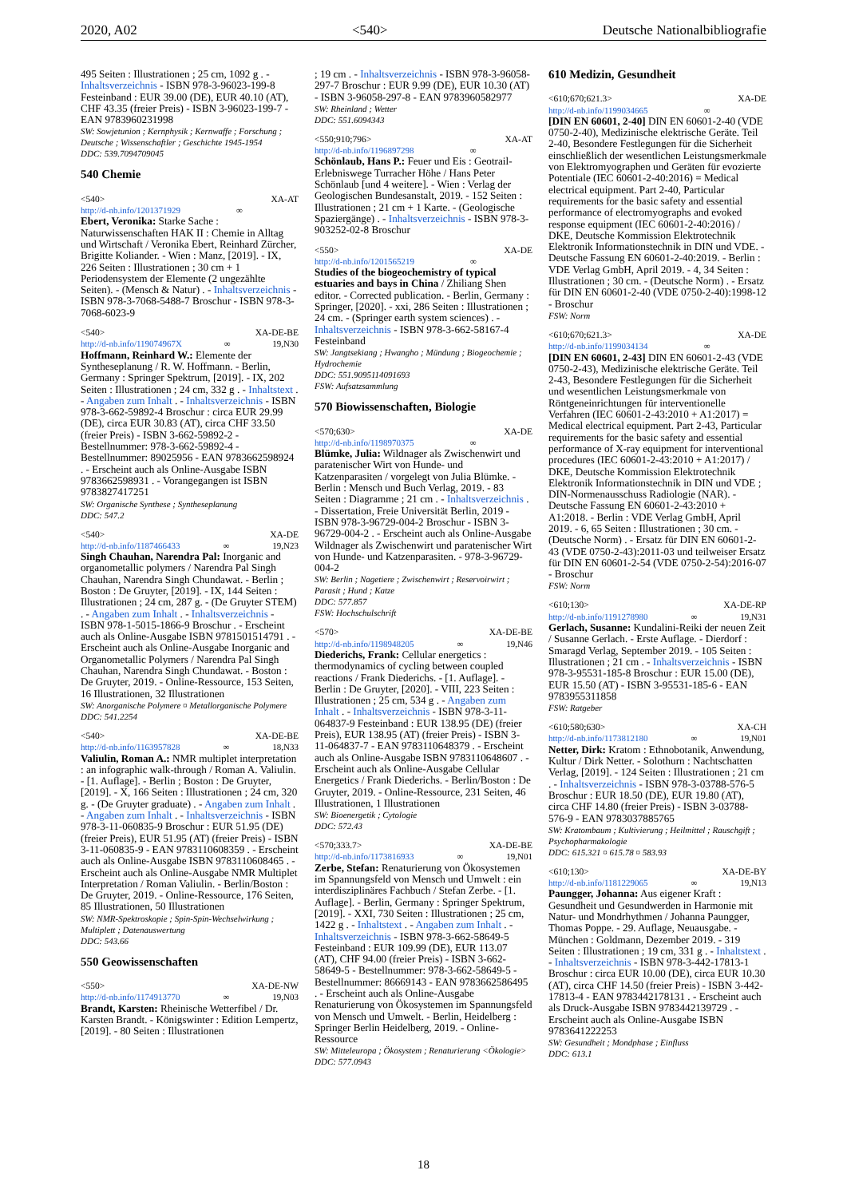2020, A02 <540> Deutsche Nationalbibliografie
495 Seiten : Illustrationen ; 25 cm, 1092 g . - Inhaltsverzeichnis - ISBN 978-3-96023-199-8 Festeinband : EUR 39.00 (DE), EUR 40.10 (AT), CHF 43.35 (freier Preis) - ISBN 3-96023-199-7 - EAN 9783960231998
SW: Sowjetunion ; Kernphysik ; Kernwaffe ; Forschung ; Deutsche ; Wissenschaftler ; Geschichte 1945-1954
DDC: 539.7094709045
540 Chemie
<540> XA-AT
http://d-nb.info/1201371929 ∞
Ebert, Veronika: Starke Sache : Naturwissenschaften HAK II : Chemie in Alltag und Wirtschaft / Veronika Ebert, Reinhard Zürcher, Brigitte Koliander. - Wien : Manz, [2019]. - IX, 226 Seiten : Illustrationen ; 30 cm + 1 Periodensystem der Elemente (2 ungezählte Seiten). - (Mensch & Natur) . - Inhaltsverzeichnis - ISBN 978-3-7068-5488-7 Broschur - ISBN 978-3-7068-6023-9
<540> XA-DE-BE
http://d-nb.info/119074967X ∞ 19,N30
Hoffmann, Reinhard W.: Elemente der Syntheseplanung / R. W. Hoffmann. - Berlin, Germany : Springer Spektrum, [2019]. - IX, 202 Seiten : Illustrationen ; 24 cm, 332 g . - Inhaltstext . - Angaben zum Inhalt . - Inhaltsverzeichnis - ISBN 978-3-662-59892-4 Broschur : circa EUR 29.99 (DE), circa EUR 30.83 (AT), circa CHF 33.50 (freier Preis) - ISBN 3-662-59892-2 - Bestellnummer: 978-3-662-59892-4 - Bestellnummer: 89025956 - EAN 9783662598924 . - Erscheint auch als Online-Ausgabe ISBN 9783662598931 . - Vorangegangen ist ISBN 9783827417251
SW: Organische Synthese ; Syntheseplanung
DDC: 547.2
<540> XA-DE
http://d-nb.info/1187466433 ∞ 19,N23
Singh Chauhan, Narendra Pal: Inorganic and organometallic polymers / Narendra Pal Singh Chauhan, Narendra Singh Chundawat. - Berlin ; Boston : De Gruyter, [2019]. - IX, 144 Seiten : Illustrationen ; 24 cm, 287 g. - (De Gruyter STEM) . - Angaben zum Inhalt . - Inhaltsverzeichnis - ISBN 978-1-5015-1866-9 Broschur . - Erscheint auch als Online-Ausgabe ISBN 9781501514791 . - Erscheint auch als Online-Ausgabe Inorganic and Organometallic Polymers / Narendra Pal Singh Chauhan, Narendra Singh Chundawat. - Boston : De Gruyter, 2019. - Online-Ressource, 153 Seiten, 16 Illustrationen, 32 Illustrationen
SW: Anorganische Polymere ¤ Metallorganische Polymere
DDC: 541.2254
<540> XA-DE-BE
http://d-nb.info/1163957828 ∞ 18,N33
Valiulin, Roman A.: NMR multiplet interpretation : an infographic walk-through / Roman A. Valiulin. - [1. Auflage]. - Berlin ; Boston : De Gruyter, [2019]. - X, 166 Seiten : Illustrationen ; 24 cm, 320 g. - (De Gruyter graduate) . - Angaben zum Inhalt . - Angaben zum Inhalt . - Inhaltsverzeichnis - ISBN 978-3-11-060835-9 Broschur : EUR 51.95 (DE) (freier Preis), EUR 51.95 (AT) (freier Preis) - ISBN 3-11-060835-9 - EAN 9783110608359 . - Erscheint auch als Online-Ausgabe ISBN 9783110608465 . - Erscheint auch als Online-Ausgabe NMR Multiplet Interpretation / Roman Valiulin. - Berlin/Boston : De Gruyter, 2019. - Online-Ressource, 176 Seiten, 85 Illustrationen, 50 Illustrationen
SW: NMR-Spektroskopie ; Spin-Spin-Wechselwirkung ; Multiplett ; Datenauswertung
DDC: 543.66
550 Geowissenschaften
<550> XA-DE-NW
http://d-nb.info/1174913770 ∞ 19,N03
Brandt, Karsten: Rheinische Wetterfibel / Dr. Karsten Brandt. - Königswinter : Edition Lempertz, [2019]. - 80 Seiten : Illustrationen
; 19 cm . - Inhaltsverzeichnis - ISBN 978-3-96058-297-7 Broschur : EUR 9.99 (DE), EUR 10.30 (AT) - ISBN 3-96058-297-8 - EAN 9783960582977
SW: Rheinland ; Wetter
DDC: 551.6094343
<550;910;796> XA-AT
http://d-nb.info/1196897298 ∞
Schönlaub, Hans P.: Feuer und Eis : Geotrail-Erlebniswege Turracher Höhe / Hans Peter Schönlaub [und 4 weitere]. - Wien : Verlag der Geologischen Bundesanstalt, 2019. - 152 Seiten : Illustrationen ; 21 cm + 1 Karte. - (Geologische Spaziergänge) . - Inhaltsverzeichnis - ISBN 978-3-903252-02-8 Broschur
<550> XA-DE
http://d-nb.info/1201565219 ∞
Studies of the biogeochemistry of typical estuaries and bays in China / Zhiliang Shen editor. - Corrected publication. - Berlin, Germany : Springer, [2020]. - xxi, 286 Seiten : Illustrationen ; 24 cm. - (Springer earth system sciences) . - Inhaltsverzeichnis - ISBN 978-3-662-58167-4 Festeinband
SW: Jangtsekiang ; Hwangho ; Mündung ; Biogeochemie ; Hydrochemie
DDC: 551.9095114091693
FSW: Aufsatzsammlung
570 Biowissenschaften, Biologie
<570;630> XA-DE
http://d-nb.info/1198970375 ∞
Blümke, Julia: Wildnager als Zwischenwirt und paratenischer Wirt von Hunde- und Katzenparasiten / vorgelegt von Julia Blümke. - Berlin : Mensch und Buch Verlag, 2019. - 83 Seiten : Diagramme ; 21 cm . - Inhaltsverzeichnis . - Dissertation, Freie Universität Berlin, 2019 - ISBN 978-3-96729-004-2 Broschur - ISBN 3-96729-004-2 . - Erscheint auch als Online-Ausgabe Wildnager als Zwischenwirt und paratenischer Wirt von Hunde- und Katzenparasiten. - 978-3-96729-004-2
SW: Berlin ; Nagetiere ; Zwischenwirt ; Reservoirwirt ; Parasit ; Hund ; Katze
DDC: 577.857
FSW: Hochschulschrift
<570> XA-DE-BE
http://d-nb.info/1198948205 ∞ 19,N46
Diederichs, Frank: Cellular energetics : thermodynamics of cycling between coupled reactions / Frank Diederichs. - [1. Auflage]. - Berlin : De Gruyter, [2020]. - VIII, 223 Seiten : Illustrationen ; 25 cm, 534 g . - Angaben zum Inhalt . - Inhaltsverzeichnis - ISBN 978-3-11-064837-9 Festeinband : EUR 138.95 (DE) (freier Preis), EUR 138.95 (AT) (freier Preis) - ISBN 3-11-064837-7 - EAN 9783110648379 . - Erscheint auch als Online-Ausgabe ISBN 9783110648607 . - Erscheint auch als Online-Ausgabe Cellular Energetics / Frank Diederichs. - Berlin/Boston : De Gruyter, 2019. - Online-Ressource, 231 Seiten, 46 Illustrationen, 1 Illustrationen
SW: Bioenergetik ; Cytologie
DDC: 572.43
<570;333.7> XA-DE-BE
http://d-nb.info/1173816933 ∞ 19,N01
Zerbe, Stefan: Renaturierung von Ökosystemen im Spannungsfeld von Mensch und Umwelt : ein interdisziplinäres Fachbuch / Stefan Zerbe. - [1. Auflage]. - Berlin, Germany : Springer Spektrum, [2019]. - XXI, 730 Seiten : Illustrationen ; 25 cm, 1422 g . - Inhaltstext . - Angaben zum Inhalt . - Inhaltsverzeichnis - ISBN 978-3-662-58649-5 Festeinband : EUR 109.99 (DE), EUR 113.07 (AT), CHF 94.00 (freier Preis) - ISBN 3-662-58649-5 - Bestellnummer: 978-3-662-58649-5 - Bestellnummer: 86669143 - EAN 9783662586495 . - Erscheint auch als Online-Ausgabe Renaturierung von Ökosystemen im Spannungsfeld von Mensch und Umwelt. - Berlin, Heidelberg : Springer Berlin Heidelberg, 2019. - Online-Ressource
SW: Mitteleuropa ; Ökosystem ; Renaturierung <Ökologie>
DDC: 577.0943
610 Medizin, Gesundheit
<610;670;621.3> XA-DE
http://d-nb.info/1199034665 ∞
[DIN EN 60601, 2-40] DIN EN 60601-2-40 (VDE 0750-2-40), Medizinische elektrische Geräte. Teil 2-40, Besondere Festlegungen für die Sicherheit einschließlich der wesentlichen Leistungsmerkmale von Elektromyographen und Geräten für evozierte Potentiale (IEC 60601-2-40:2016) = Medical electrical equipment. Part 2-40, Particular requirements for the basic safety and essential performance of electromyographs and evoked response equipment (IEC 60601-2-40:2016) / DKE, Deutsche Kommission Elektrotechnik Elektronik Informationstechnik in DIN und VDE. - Deutsche Fassung EN 60601-2-40:2019. - Berlin : VDE Verlag GmbH, April 2019. - 4, 34 Seiten : Illustrationen ; 30 cm. - (Deutsche Norm) . - Ersatz für DIN EN 60601-2-40 (VDE 0750-2-40):1998-12 - Broschur
FSW: Norm
<610;670;621.3> XA-DE
http://d-nb.info/1199034134 ∞
[DIN EN 60601, 2-43] DIN EN 60601-2-43 (VDE 0750-2-43), Medizinische elektrische Geräte. Teil 2-43, Besondere Festlegungen für die Sicherheit und wesentlichen Leistungsmerkmale von Röntgeneinrichtungen für interventionelle Verfahren (IEC 60601-2-43:2010 + A1:2017) = Medical electrical equipment. Part 2-43, Particular requirements for the basic safety and essential performance of X-ray equipment for interventional procedures (IEC 60601-2-43:2010 + A1:2017) / DKE, Deutsche Kommission Elektrotechnik Elektronik Informationstechnik in DIN und VDE ; DIN-Normenausschuss Radiologie (NAR). - Deutsche Fassung EN 60601-2-43:2010 + A1:2018. - Berlin : VDE Verlag GmbH, April 2019. - 6, 65 Seiten : Illustrationen ; 30 cm. - (Deutsche Norm) . - Ersatz für DIN EN 60601-2-43 (VDE 0750-2-43):2011-03 und teilweiser Ersatz für DIN EN 60601-2-54 (VDE 0750-2-54):2016-07 - Broschur
FSW: Norm
<610;130> XA-DE-RP
http://d-nb.info/1191278980 ∞ 19,N31
Gerlach, Susanne: Kundalini-Reiki der neuen Zeit / Susanne Gerlach. - Erste Auflage. - Dierdorf : Smaragd Verlag, September 2019. - 105 Seiten : Illustrationen ; 21 cm . - Inhaltsverzeichnis - ISBN 978-3-95531-185-8 Broschur : EUR 15.00 (DE), EUR 15.50 (AT) - ISBN 3-95531-185-6 - EAN 9783955311858
FSW: Ratgeber
<610;580;630> XA-CH
http://d-nb.info/1173812180 ∞ 19,N01
Netter, Dirk: Kratom : Ethnobotanik, Anwendung, Kultur / Dirk Netter. - Solothurn : Nachtschatten Verlag, [2019]. - 124 Seiten : Illustrationen ; 21 cm . - Inhaltsverzeichnis - ISBN 978-3-03788-576-5 Broschur : EUR 18.50 (DE), EUR 19.80 (AT), circa CHF 14.80 (freier Preis) - ISBN 3-03788-576-9 - EAN 9783037885765
SW: Kratombaum ; Kultivierung ; Heilmittel ; Rauschgift ; Psychopharmakologie
DDC: 615.321 ¤ 615.78 ¤ 583.93
<610;130> XA-DE-BY
http://d-nb.info/1181229065 ∞ 19,N13
Paungger, Johanna: Aus eigener Kraft : Gesundheit und Gesundwerden in Harmonie mit Natur- und Mondrhythmen / Johanna Paungger, Thomas Poppe. - 29. Auflage, Neuausgabe. - München : Goldmann, Dezember 2019. - 319 Seiten : Illustrationen ; 19 cm, 331 g . - Inhaltstext . - Inhaltsverzeichnis - ISBN 978-3-442-17813-1 Broschur : circa EUR 10.00 (DE), circa EUR 10.30 (AT), circa CHF 14.50 (freier Preis) - ISBN 3-442-17813-4 - EAN 9783442178131 . - Erscheint auch als Druck-Ausgabe ISBN 9783442139729 . - Erscheint auch als Online-Ausgabe ISBN 9783641222253
SW: Gesundheit ; Mondphase ; Einfluss
DDC: 613.1
18